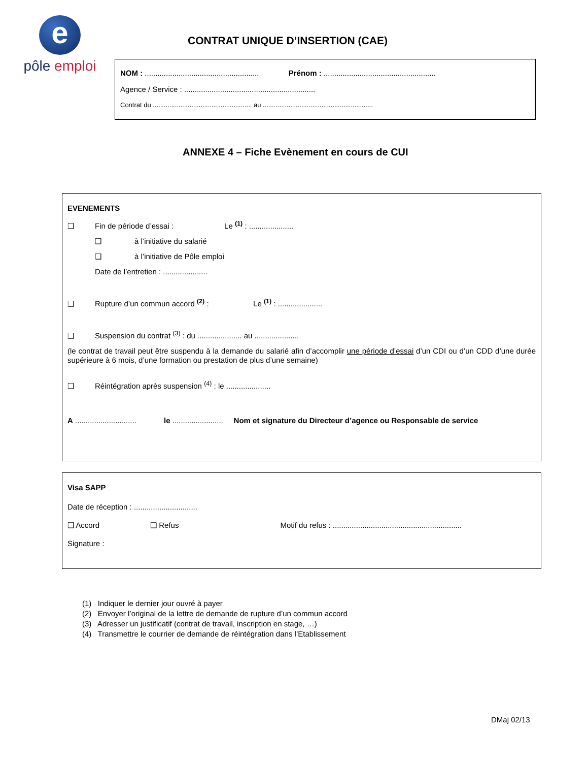e
pôle emploi
CONTRAT UNIQUE D’INSERTION (CAE)
NOM : ...................................................... Prénom : .....................................................
Agence / Service : ..............................................................
Contrat du ...................................................... au ............................................................
ANNEXE 4 – Fiche Evènement en cours de CUI
EVENEMENTS
❑ Fin de période d’essai : Le <sup>(1)</sup> : .....................
❑ à l’initiative du salarié
❑ à l’initiative de Pôle emploi
Date de l’entretien : .....................
❑ Rupture d’un commun accord <sup>(2)</sup> : Le <sup>(1)</sup> : .....................
❑ Suspension du contrat <sup>(3)</sup> : du ..................... au .....................
(le contrat de travail peut être suspendu à la demande du salarié afin d’accomplir une période d’essai d’un CDI ou d’un CDD d’une durée supérieure à 6 mois, d’une formation ou prestation de plus d’une semaine)
❑ Réintégration après suspension <sup>(4)</sup> : le .....................
A ............................. le ........................ Nom et signature du Directeur d’agence ou Responsable de service
Visa SAPP
Date de réception : ..............................
❑ Accord ❑ Refus Motif du refus : .............................................................
Signature :
(1) Indiquer le dernier jour ouvré à payer
(2) Envoyer l’original de la lettre de demande de rupture d’un commun accord
(3) Adresser un justificatif (contrat de travail, inscription en stage, …)
(4) Transmettre le courrier de demande de réintégration dans l’Etablissement
DMaj 02/13